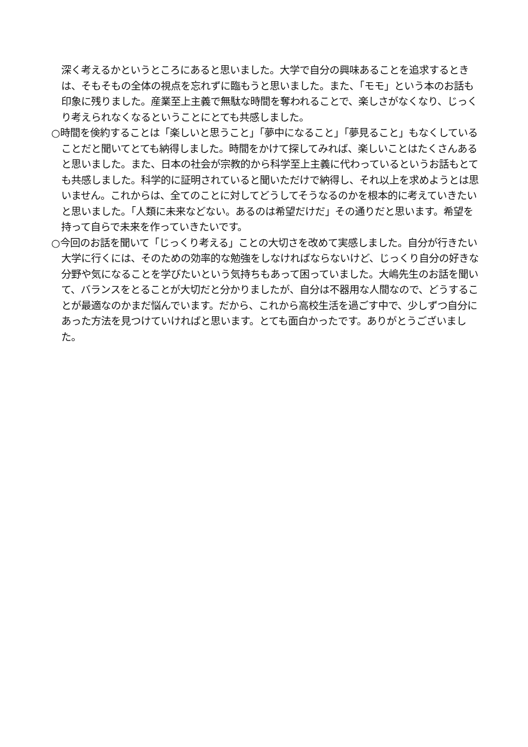深く考えるかというところにあると思いました。大学で自分の興味あることを追求するときは、そもそもの全体の視点を忘れずに臨もうと思いました。また、「モモ」という本のお話も印象に残りました。産業至上主義で無駄な時間を奪われることで、楽しさがなくなり、じっくり考えられなくなるということにとても共感しました。
○時間を倹約することは「楽しいと思うこと」「夢中になること」「夢見ること」もなくしていることだと聞いてとても納得しました。時間をかけて探してみれば、楽しいことはたくさんあると思いました。また、日本の社会が宗教的から科学至上主義に代わっているというお話もとても共感しました。科学的に証明されていると聞いただけで納得し、それ以上を求めようとは思いません。これからは、全てのことに対してどうしてそうなるのかを根本的に考えていきたいと思いました。「人類に未来などない。あるのは希望だけだ」その通りだと思います。希望を持って自らで未来を作っていきたいです。
○今回のお話を聞いて「じっくり考える」ことの大切さを改めて実感しました。自分が行きたい大学に行くには、そのための効率的な勉強をしなければならないけど、じっくり自分の好きな分野や気になることを学びたいという気持ちもあって困っていました。大嶋先生のお話を聞いて、バランスをとることが大切だと分かりましたが、自分は不器用な人間なので、どうすることが最適なのかまだ悩んでいます。だから、これから高校生活を過ごす中で、少しずつ自分にあった方法を見つけていければと思います。とても面白かったです。ありがとうございました。